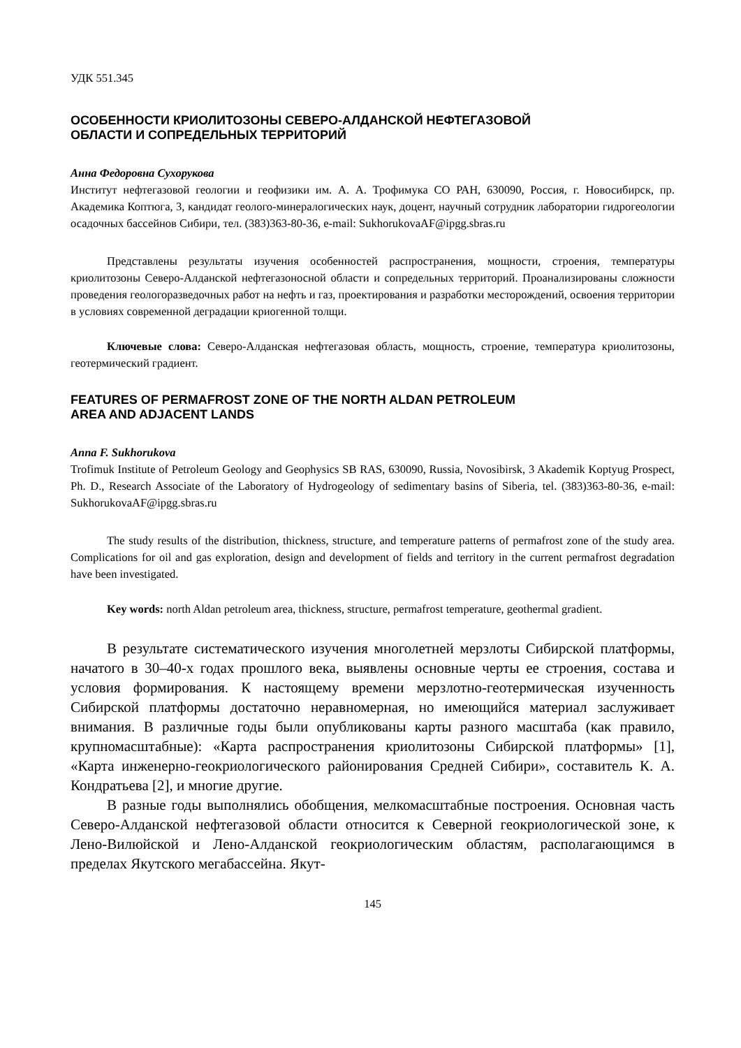УДК 551.345
ОСОБЕННОСТИ КРИОЛИТОЗОНЫ СЕВЕРО-АЛДАНСКОЙ НЕФТЕГАЗОВОЙ
ОБЛАСТИ И СОПРЕДЕЛЬНЫХ ТЕРРИТОРИЙ
Анна Федоровна Сухорукова
Институт нефтегазовой геологии и геофизики им. А. А. Трофимука СО РАН, 630090, Россия, г. Новосибирск, пр. Академика Коптюга, 3, кандидат геолого-минералогических наук, доцент, научный сотрудник лаборатории гидрогеологии осадочных бассейнов Сибири, тел. (383)363-80-36, e-mail: SukhorukovaAF@ipgg.sbras.ru
Представлены результаты изучения особенностей распространения, мощности, строения, температуры криолитозоны Северо-Алданской нефтегазоносной области и сопредельных территорий. Проанализированы сложности проведения геологоразведочных работ на нефть и газ, проектирования и разработки месторождений, освоения территории в условиях современной деградации криогенной толщи.
Ключевые слова: Северо-Алданская нефтегазовая область, мощность, строение, температура криолитозоны, геотермический градиент.
FEATURES OF PERMAFROST ZONE OF THE NORTH ALDAN PETROLEUM
AREA AND ADJACENT LANDS
Anna F. Sukhorukova
Trofimuk Institute of Petroleum Geology and Geophysics SB RAS, 630090, Russia, Novosibirsk, 3 Akademik Koptyug Prospect, Ph. D., Research Associate of the Laboratory of Hydrogeology of sedimentary basins of Siberia, tel. (383)363-80-36, e-mail: SukhorukovaAF@ipgg.sbras.ru
The study results of the distribution, thickness, structure, and temperature patterns of permafrost zone of the study area. Complications for oil and gas exploration, design and development of fields and territory in the current permafrost degradation have been investigated.
Key words: north Aldan petroleum area, thickness, structure, permafrost temperature, geothermal gradient.
В результате систематического изучения многолетней мерзлоты Сибирской платформы, начатого в 30–40-х годах прошлого века, выявлены основные черты ее строения, состава и условия формирования. К настоящему времени мерзлотно-геотермическая изученность Сибирской платформы достаточно неравномерная, но имеющийся материал заслуживает внимания. В различные годы были опубликованы карты разного масштаба (как правило, крупномасштабные): «Карта распространения криолитозоны Сибирской платформы» [1], «Карта инженерно-геокриологического районирования Средней Сибири», составитель К. А. Кондратьева [2], и многие другие.
В разные годы выполнялись обобщения, мелкомасштабные построения. Основная часть Северо-Алданской нефтегазовой области относится к Северной геокриологической зоне, к Лено-Вилюйской и Лено-Алданской геокриологическим областям, располагающимся в пределах Якутского мегабассейна. Якут-
145